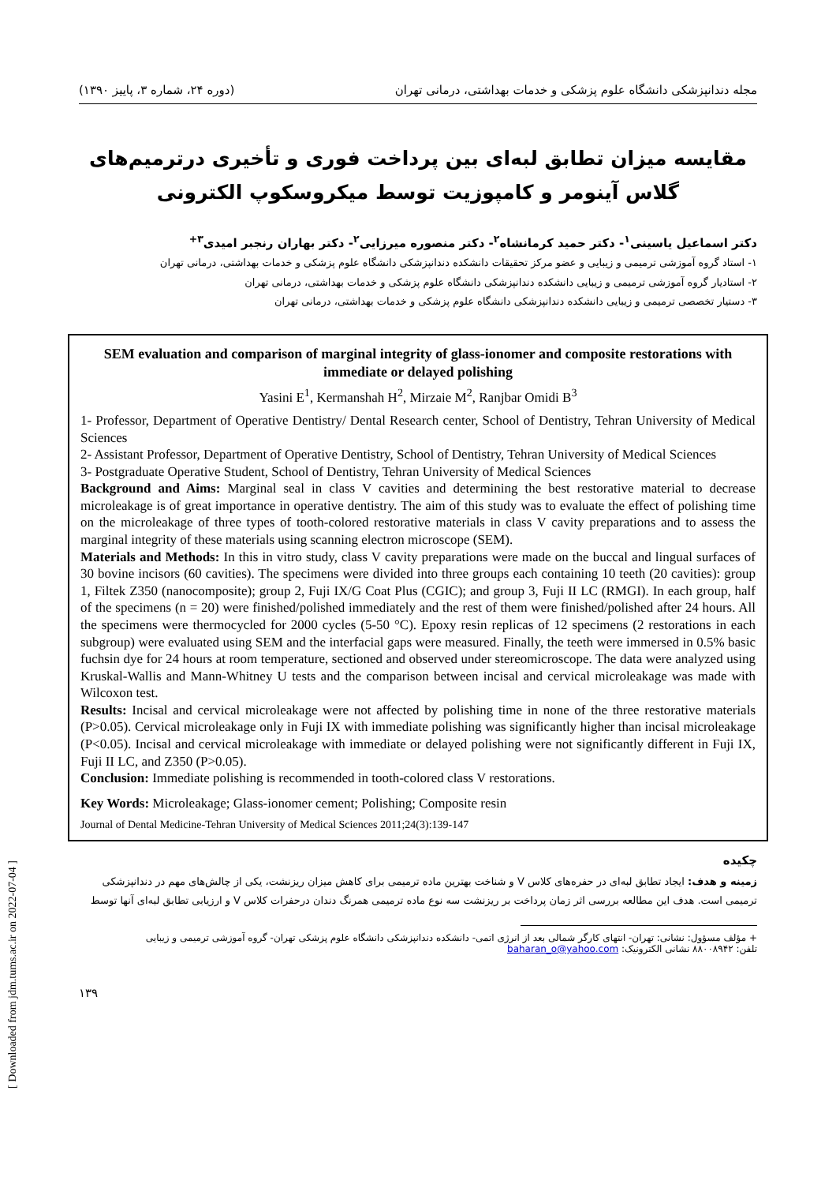مجله دندانپزشکی دانشگاه علوم پزشکی و خدمات بهداشتی، درمانی تهران (دوره ۲۴، شماره ۳، پاییز ۱۳۹۰)
مقایسه میزان تطابق لبه‌ای بین پرداخت فوری و تأخیری درترمیم‌های گلاس آینومر و کامپوزیت توسط میکروسکوپ الکترونی
دکتر اسماعیل یاسینی<sup>۱</sup>- دکتر حمید کرمانشاه<sup>۲</sup>- دکتر منصوره میرزایی<sup>۲</sup>- دکتر بهاران رنجبر امیدی<sup>۳+</sup>
۱- استاد گروه آموزشی ترمیمی و زیبایی و عضو مرکز تحقیقات دانشکده دندانپزشکی دانشگاه علوم پزشکی و خدمات بهداشتی، درمانی تهران
۲- استادیار گروه آموزشی ترمیمی و زیبایی دانشکده دندانپزشکی دانشگاه علوم پزشکی و خدمات بهداشتی، درمانی تهران
۳- دستیار تخصصی ترمیمی و زیبایی دانشکده دندانپزشکی دانشگاه علوم پزشکی و خدمات بهداشتی، درمانی تهران
SEM evaluation and comparison of marginal integrity of glass-ionomer and composite restorations with immediate or delayed polishing
Yasini E<sup>1</sup>, Kermanshah H<sup>2</sup>, Mirzaie M<sup>2</sup>, Ranjbar Omidi B<sup>3</sup>
1- Professor, Department of Operative Dentistry/ Dental Research center, School of Dentistry, Tehran University of Medical Sciences
2- Assistant Professor, Department of Operative Dentistry, School of Dentistry, Tehran University of Medical Sciences
3- Postgraduate Operative Student, School of Dentistry, Tehran University of Medical Sciences
Background and Aims: Marginal seal in class V cavities and determining the best restorative material to decrease microleakage is of great importance in operative dentistry. The aim of this study was to evaluate the effect of polishing time on the microleakage of three types of tooth-colored restorative materials in class V cavity preparations and to assess the marginal integrity of these materials using scanning electron microscope (SEM).
Materials and Methods: In this in vitro study, class V cavity preparations were made on the buccal and lingual surfaces of 30 bovine incisors (60 cavities). The specimens were divided into three groups each containing 10 teeth (20 cavities): group 1, Filtek Z350 (nanocomposite); group 2, Fuji IX/G Coat Plus (CGIC); and group 3, Fuji II LC (RMGI). In each group, half of the specimens (n = 20) were finished/polished immediately and the rest of them were finished/polished after 24 hours. All the specimens were thermocycled for 2000 cycles (5-50 °C). Epoxy resin replicas of 12 specimens (2 restorations in each subgroup) were evaluated using SEM and the interfacial gaps were measured. Finally, the teeth were immersed in 0.5% basic fuchsin dye for 24 hours at room temperature, sectioned and observed under stereomicroscope. The data were analyzed using Kruskal-Wallis and Mann-Whitney U tests and the comparison between incisal and cervical microleakage was made with Wilcoxon test.
Results: Incisal and cervical microleakage were not affected by polishing time in none of the three restorative materials (P>0.05). Cervical microleakage only in Fuji IX with immediate polishing was significantly higher than incisal microleakage (P<0.05). Incisal and cervical microleakage with immediate or delayed polishing were not significantly different in Fuji IX, Fuji II LC, and Z350 (P>0.05).
Conclusion: Immediate polishing is recommended in tooth-colored class V restorations.
Key Words: Microleakage; Glass-ionomer cement; Polishing; Composite resin
Journal of Dental Medicine-Tehran University of Medical Sciences 2011;24(3):139-147
چکیده
زمینه و هدف: ایجاد تطابق لبه‌ای در حفره‌های کلاس V و شناخت بهترین ماده ترمیمی برای کاهش میزان ریزنشت، یکی از چالش‌های مهم در دندانپزشکی ترمیمی است. هدف این مطالعه بررسی اثر زمان پرداخت بر ریزنشت سه نوع ماده ترمیمی همرنگ دندان درحفرات کلاس V و ارزیابی تطابق لبه‌ای آنها توسط
+ مؤلف مسؤول: نشانی: تهران- انتهای کارگر شمالی بعد از انرژی اتمی- دانشکده دندانپزشکی دانشگاه علوم پزشکی تهران- گروه آموزشی ترمیمی و زیبایی
تلفن: ۸۸۰۰۸۹۴۲ نشانی الکترونیک: baharan_o@yahoo.com
۱۳۹
[ Downloaded from jdm.tums.ac.ir on 2022-07-04 ]